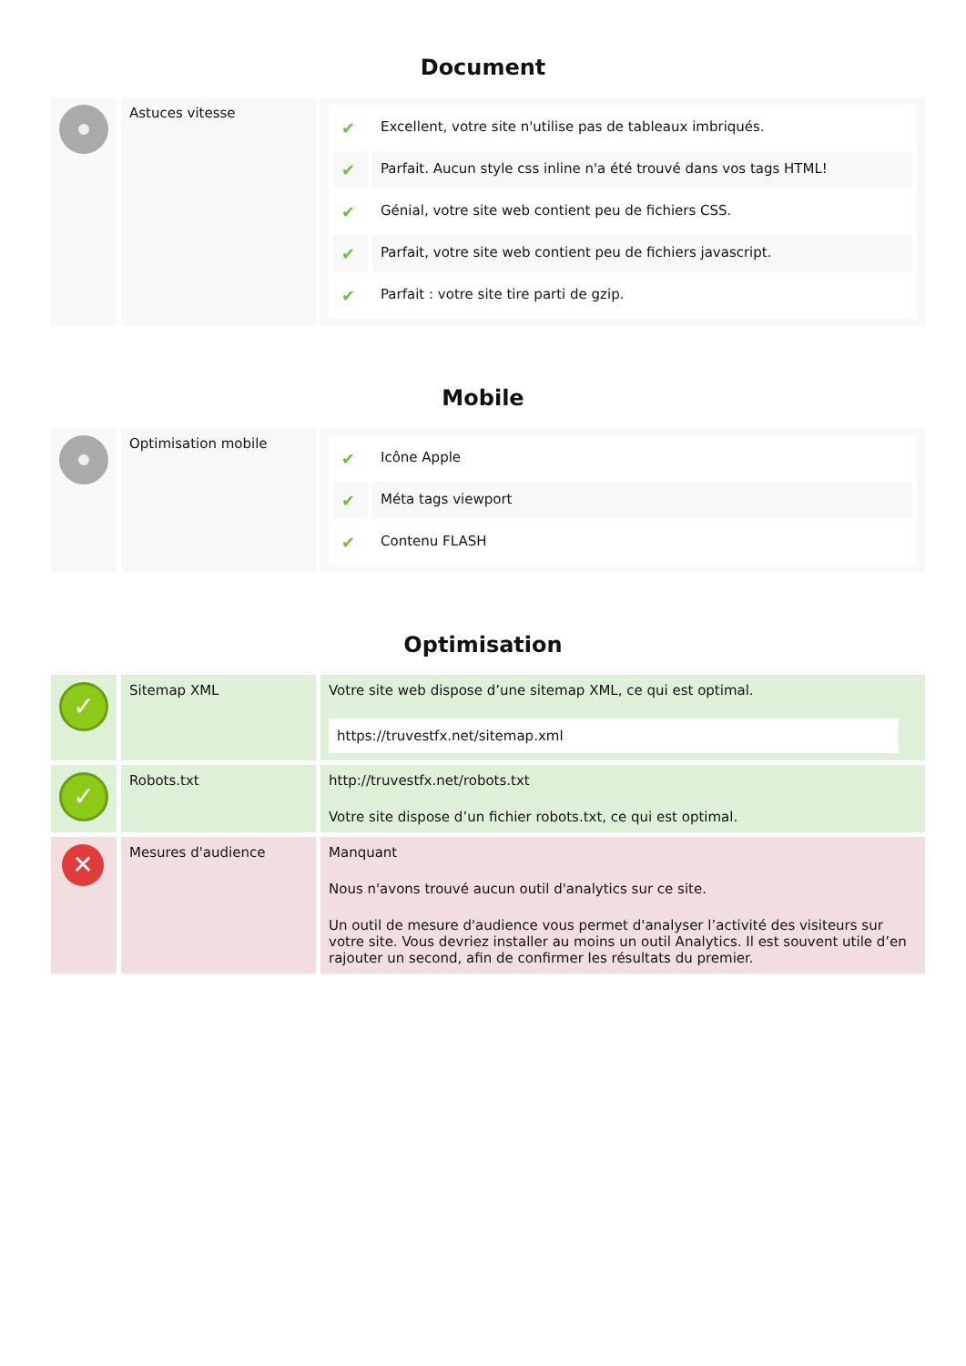Document
| | Astuces vitesse | / ✔ / Excellent, votre site n'utilise pas de tableaux imbriqués. / / ✔ / Parfait. Aucun style css inline n'a été trouvé dans vos tags HTML! / / ✔ / Génial, votre site web contient peu de fichiers CSS. / / ✔ / Parfait, votre site web contient peu de fichiers javascript. / / ✔ / Parfait : votre site tire parti de gzip. / |
Mobile
| | Optimisation mobile | / ✔ / Icône Apple / / ✔ / Méta tags viewport / / ✔ / Contenu FLASH / |
Optimisation
| ✓ | Sitemap XML | Votre site web dispose d’une sitemap XML, ce qui est optimal. https://truvestfx.net/sitemap.xml |
| ✓ | Robots.txt | http://truvestfx.net/robots.txt Votre site dispose d’un fichier robots.txt, ce qui est optimal. |
| ✕ | Mesures d'audience | Manquant Nous n'avons trouvé aucun outil d'analytics sur ce site. Un outil de mesure d'audience vous permet d'analyser l’activité des visiteurs sur votre site. Vous devriez installer au moins un outil Analytics. Il est souvent utile d’en rajouter un second, afin de confirmer les résultats du premier. |